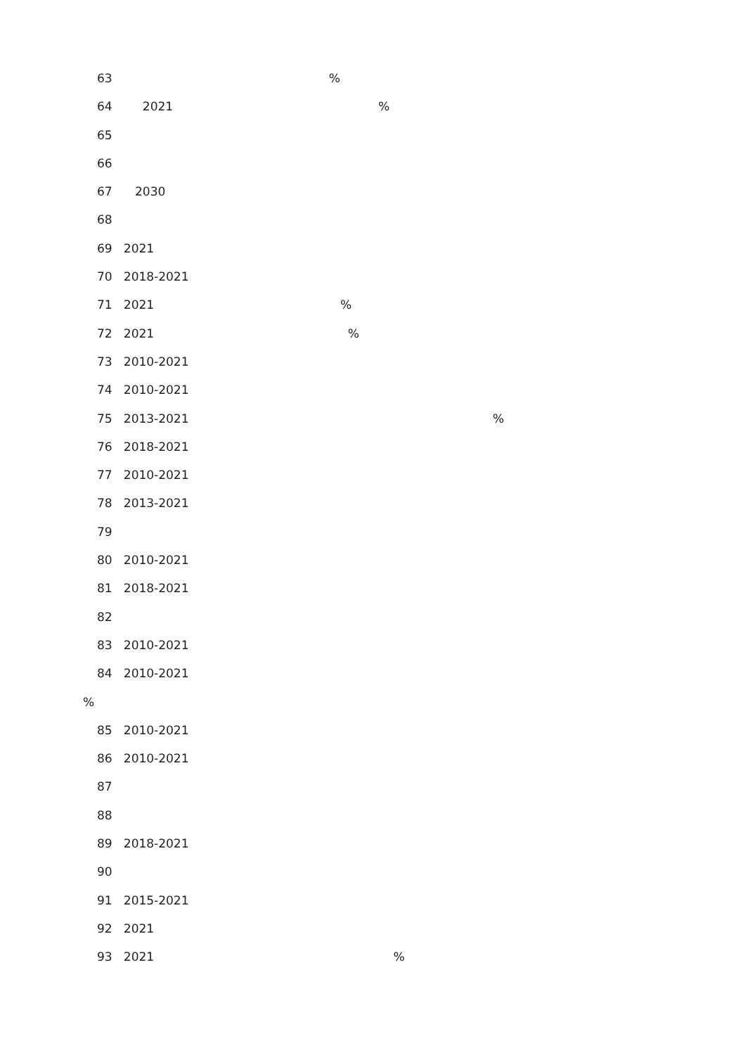63 %
64 2021 %
65
66
67 2030
68
69 2021
70 2018-2021
71 2021 %
72 2021 %
73 2010-2021
74 2010-2021
75 2013-2021 %
76 2018-2021
77 2010-2021
78 2013-2021
79
80 2010-2021
81 2018-2021
82
83 2010-2021
84 2010-2021
%
85 2010-2021
86 2010-2021
87
88
89 2018-2021
90
91 2015-2021
92 2021
93 2021 %